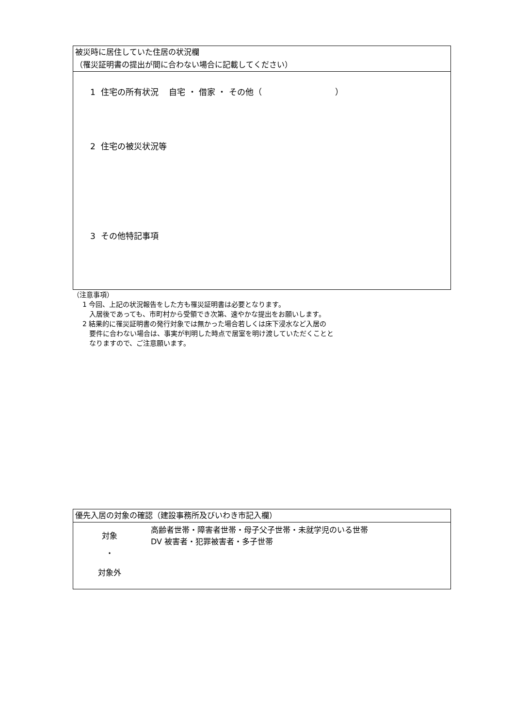被災時に居住していた住居の状況欄
（罹災証明書の提出が間に合わない場合に記載してください）
1 住宅の所有状況 自宅 ・ 借家 ・ その他（ ）
2 住宅の被災状況等
3 その他特記事項
（注意事項）
1 今回、上記の状況報告をした方も罹災証明書は必要となります。
入居後であっても、市町村から受領でき次第、速やかな提出をお願いします。
2 結果的に罹災証明書の発行対象では無かった場合若しくは床下浸水など入居の
要件に合わない場合は、事実が判明した時点で居室を明け渡していただくことと
なりますので、ご注意願います。
優先入居の対象の確認（建設事務所及びいわき市記入欄）
対象
・
対象外
高齢者世帯・障害者世帯・母子父子世帯・未就学児のいる世帯
DV 被害者・犯罪被害者・多子世帯